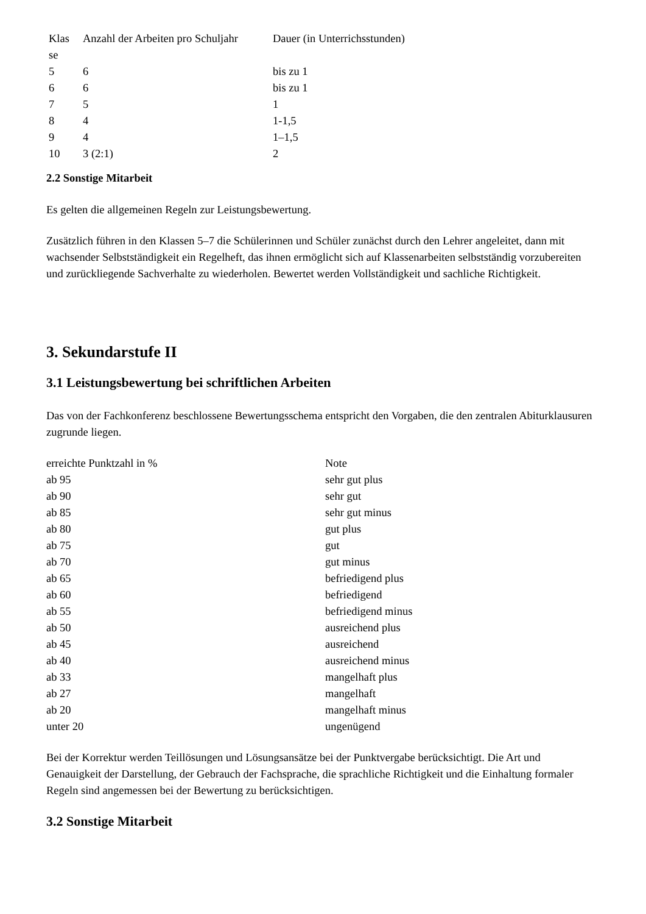| Klas se | Anzahl der Arbeiten pro Schuljahr | Dauer (in Unterrichsstunden) |
| --- | --- | --- |
| 5 | 6 | bis zu 1 |
| 6 | 6 | bis zu 1 |
| 7 | 5 | 1 |
| 8 | 4 | 1-1,5 |
| 9 | 4 | 1–1,5 |
| 10 | 3 (2:1) | 2 |
2.2 Sonstige Mitarbeit
Es gelten die allgemeinen Regeln zur Leistungsbewertung.
Zusätzlich führen in den Klassen 5–7 die Schülerinnen und Schüler zunächst durch den Lehrer angeleitet, dann mit wachsender Selbstständigkeit ein Regelheft, das ihnen ermöglicht sich auf Klassenarbeiten selbstständig vorzubereiten und zurückliegende Sachverhalte zu wiederholen. Bewertet werden Vollständigkeit und sachliche Richtigkeit.
3. Sekundarstufe II
3.1 Leistungsbewertung bei schriftlichen Arbeiten
Das von der Fachkonferenz beschlossene Bewertungsschema entspricht den Vorgaben, die den zentralen Abiturklausuren zugrunde liegen.
| erreichte Punktzahl in % | Note |
| --- | --- |
| ab 95 | sehr gut plus |
| ab 90 | sehr gut |
| ab 85 | sehr gut minus |
| ab 80 | gut plus |
| ab 75 | gut |
| ab 70 | gut minus |
| ab 65 | befriedigend plus |
| ab 60 | befriedigend |
| ab 55 | befriedigend minus |
| ab 50 | ausreichend plus |
| ab 45 | ausreichend |
| ab 40 | ausreichend minus |
| ab 33 | mangelhaft plus |
| ab 27 | mangelhaft |
| ab 20 | mangelhaft minus |
| unter 20 | ungenügend |
Bei der Korrektur werden Teillösungen und Lösungsansätze bei der Punktvergabe berücksichtigt. Die Art und Genauigkeit der Darstellung, der Gebrauch der Fachsprache, die sprachliche Richtigkeit und die Einhaltung formaler Regeln sind angemessen bei der Bewertung zu berücksichtigen.
3.2 Sonstige Mitarbeit